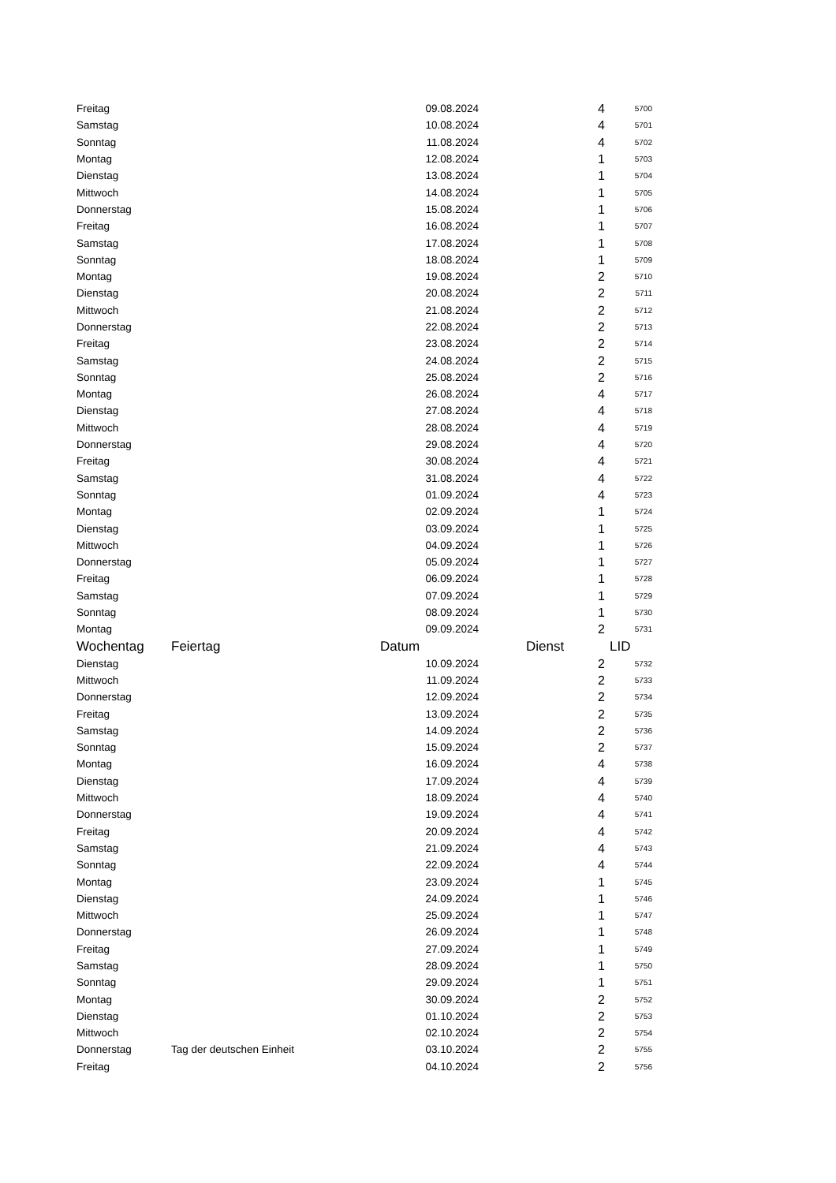| Freitag | | 09.08.2024 | 4 | 5700 |
| Samstag | | 10.08.2024 | 4 | 5701 |
| Sonntag | | 11.08.2024 | 4 | 5702 |
| Montag | | 12.08.2024 | 1 | 5703 |
| Dienstag | | 13.08.2024 | 1 | 5704 |
| Mittwoch | | 14.08.2024 | 1 | 5705 |
| Donnerstag | | 15.08.2024 | 1 | 5706 |
| Freitag | | 16.08.2024 | 1 | 5707 |
| Samstag | | 17.08.2024 | 1 | 5708 |
| Sonntag | | 18.08.2024 | 1 | 5709 |
| Montag | | 19.08.2024 | 2 | 5710 |
| Dienstag | | 20.08.2024 | 2 | 5711 |
| Mittwoch | | 21.08.2024 | 2 | 5712 |
| Donnerstag | | 22.08.2024 | 2 | 5713 |
| Freitag | | 23.08.2024 | 2 | 5714 |
| Samstag | | 24.08.2024 | 2 | 5715 |
| Sonntag | | 25.08.2024 | 2 | 5716 |
| Montag | | 26.08.2024 | 4 | 5717 |
| Dienstag | | 27.08.2024 | 4 | 5718 |
| Mittwoch | | 28.08.2024 | 4 | 5719 |
| Donnerstag | | 29.08.2024 | 4 | 5720 |
| Freitag | | 30.08.2024 | 4 | 5721 |
| Samstag | | 31.08.2024 | 4 | 5722 |
| Sonntag | | 01.09.2024 | 4 | 5723 |
| Montag | | 02.09.2024 | 1 | 5724 |
| Dienstag | | 03.09.2024 | 1 | 5725 |
| Mittwoch | | 04.09.2024 | 1 | 5726 |
| Donnerstag | | 05.09.2024 | 1 | 5727 |
| Freitag | | 06.09.2024 | 1 | 5728 |
| Samstag | | 07.09.2024 | 1 | 5729 |
| Sonntag | | 08.09.2024 | 1 | 5730 |
| Montag | | 09.09.2024 | 2 | 5731 |
| Wochentag | Feiertag | Datum | Dienst | LID |
| Dienstag | | 10.09.2024 | 2 | 5732 |
| Mittwoch | | 11.09.2024 | 2 | 5733 |
| Donnerstag | | 12.09.2024 | 2 | 5734 |
| Freitag | | 13.09.2024 | 2 | 5735 |
| Samstag | | 14.09.2024 | 2 | 5736 |
| Sonntag | | 15.09.2024 | 2 | 5737 |
| Montag | | 16.09.2024 | 4 | 5738 |
| Dienstag | | 17.09.2024 | 4 | 5739 |
| Mittwoch | | 18.09.2024 | 4 | 5740 |
| Donnerstag | | 19.09.2024 | 4 | 5741 |
| Freitag | | 20.09.2024 | 4 | 5742 |
| Samstag | | 21.09.2024 | 4 | 5743 |
| Sonntag | | 22.09.2024 | 4 | 5744 |
| Montag | | 23.09.2024 | 1 | 5745 |
| Dienstag | | 24.09.2024 | 1 | 5746 |
| Mittwoch | | 25.09.2024 | 1 | 5747 |
| Donnerstag | | 26.09.2024 | 1 | 5748 |
| Freitag | | 27.09.2024 | 1 | 5749 |
| Samstag | | 28.09.2024 | 1 | 5750 |
| Sonntag | | 29.09.2024 | 1 | 5751 |
| Montag | | 30.09.2024 | 2 | 5752 |
| Dienstag | | 01.10.2024 | 2 | 5753 |
| Mittwoch | | 02.10.2024 | 2 | 5754 |
| Donnerstag | Tag der deutschen Einheit | 03.10.2024 | 2 | 5755 |
| Freitag | | 04.10.2024 | 2 | 5756 |